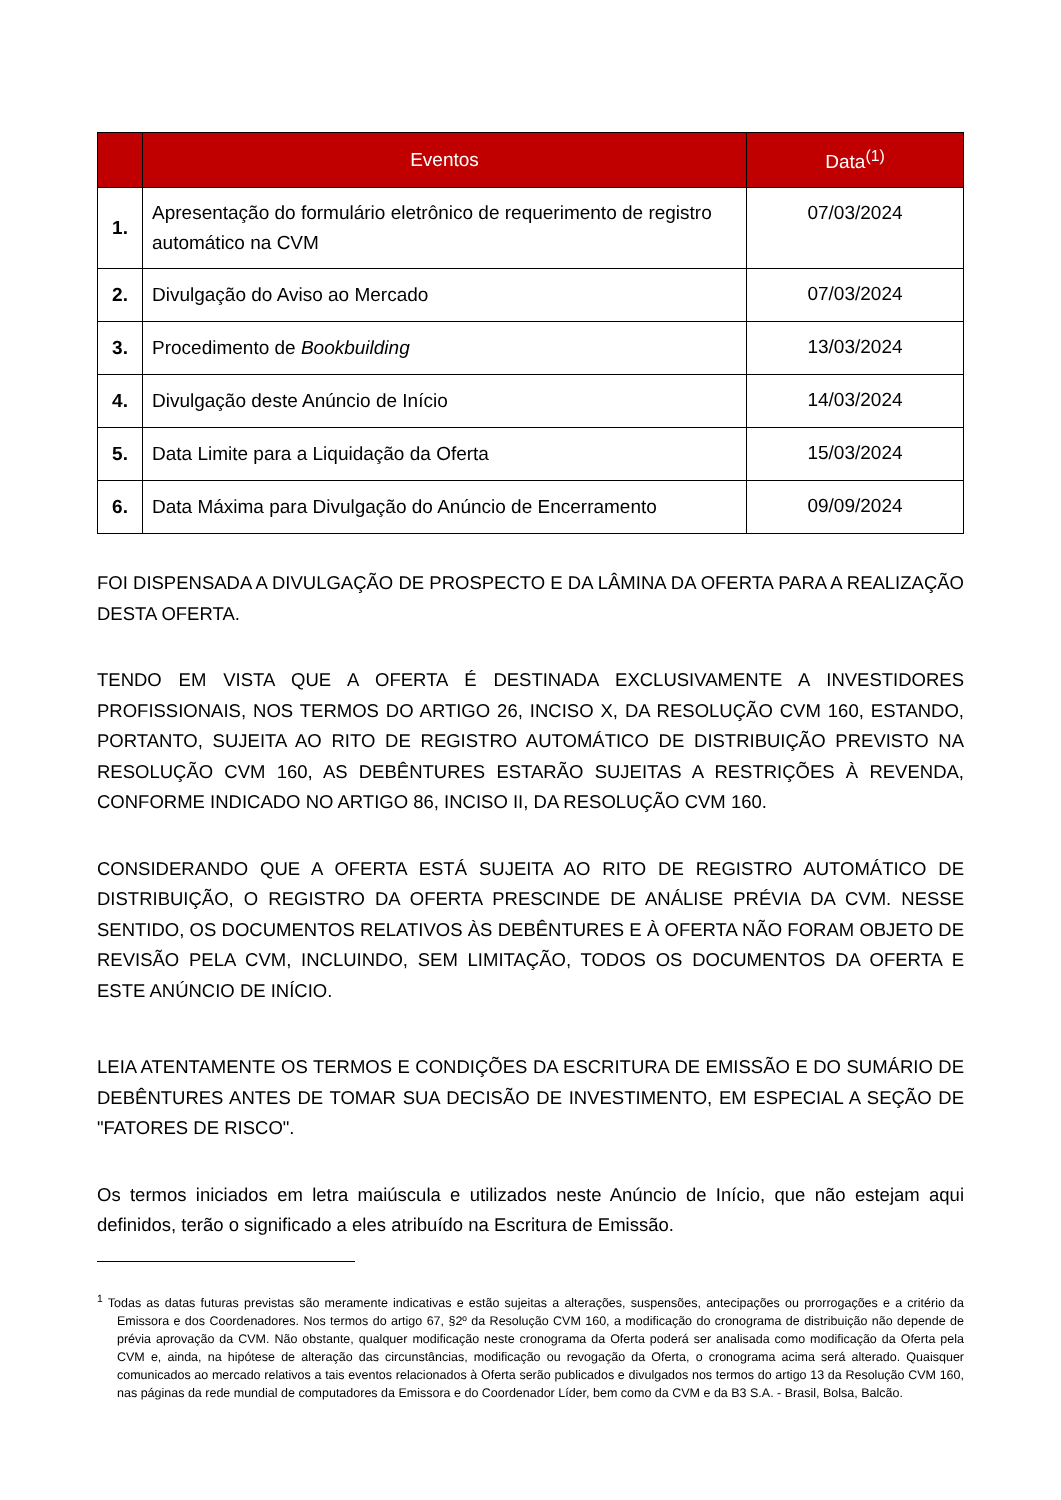| | Eventos | Data<sup>(1)</sup> |
| --- | --- | --- |
| 1. | Apresentação do formulário eletrônico de requerimento de registro automático na CVM | 07/03/2024 |
| 2. | Divulgação do Aviso ao Mercado | 07/03/2024 |
| 3. | Procedimento de Bookbuilding | 13/03/2024 |
| 4. | Divulgação deste Anúncio de Início | 14/03/2024 |
| 5. | Data Limite para a Liquidação da Oferta | 15/03/2024 |
| 6. | Data Máxima para Divulgação do Anúncio de Encerramento | 09/09/2024 |
FOI DISPENSADA A DIVULGAÇÃO DE PROSPECTO E DA LÂMINA DA OFERTA PARA A REALIZAÇÃO DESTA OFERTA.
TENDO EM VISTA QUE A OFERTA É DESTINADA EXCLUSIVAMENTE A INVESTIDORES PROFISSIONAIS, NOS TERMOS DO ARTIGO 26, INCISO X, DA RESOLUÇÃO CVM 160, ESTANDO, PORTANTO, SUJEITA AO RITO DE REGISTRO AUTOMÁTICO DE DISTRIBUIÇÃO PREVISTO NA RESOLUÇÃO CVM 160, AS DEBÊNTURES ESTARÃO SUJEITAS A RESTRIÇÕES À REVENDA, CONFORME INDICADO NO ARTIGO 86, INCISO II, DA RESOLUÇÃO CVM 160.
CONSIDERANDO QUE A OFERTA ESTÁ SUJEITA AO RITO DE REGISTRO AUTOMÁTICO DE DISTRIBUIÇÃO, O REGISTRO DA OFERTA PRESCINDE DE ANÁLISE PRÉVIA DA CVM. NESSE SENTIDO, OS DOCUMENTOS RELATIVOS ÀS DEBÊNTURES E À OFERTA NÃO FORAM OBJETO DE REVISÃO PELA CVM, INCLUINDO, SEM LIMITAÇÃO, TODOS OS DOCUMENTOS DA OFERTA E ESTE ANÚNCIO DE INÍCIO.
LEIA ATENTAMENTE OS TERMOS E CONDIÇÕES DA ESCRITURA DE EMISSÃO E DO SUMÁRIO DE DEBÊNTURES ANTES DE TOMAR SUA DECISÃO DE INVESTIMENTO, EM ESPECIAL A SEÇÃO DE "FATORES DE RISCO".
Os termos iniciados em letra maiúscula e utilizados neste Anúncio de Início, que não estejam aqui definidos, terão o significado a eles atribuído na Escritura de Emissão.
<sup>1</sup> Todas as datas futuras previstas são meramente indicativas e estão sujeitas a alterações, suspensões, antecipações ou prorrogações e a critério da Emissora e dos Coordenadores. Nos termos do artigo 67, §2º da Resolução CVM 160, a modificação do cronograma de distribuição não depende de prévia aprovação da CVM. Não obstante, qualquer modificação neste cronograma da Oferta poderá ser analisada como modificação da Oferta pela CVM e, ainda, na hipótese de alteração das circunstâncias, modificação ou revogação da Oferta, o cronograma acima será alterado. Quaisquer comunicados ao mercado relativos a tais eventos relacionados à Oferta serão publicados e divulgados nos termos do artigo 13 da Resolução CVM 160, nas páginas da rede mundial de computadores da Emissora e do Coordenador Líder, bem como da CVM e da B3 S.A. - Brasil, Bolsa, Balcão.